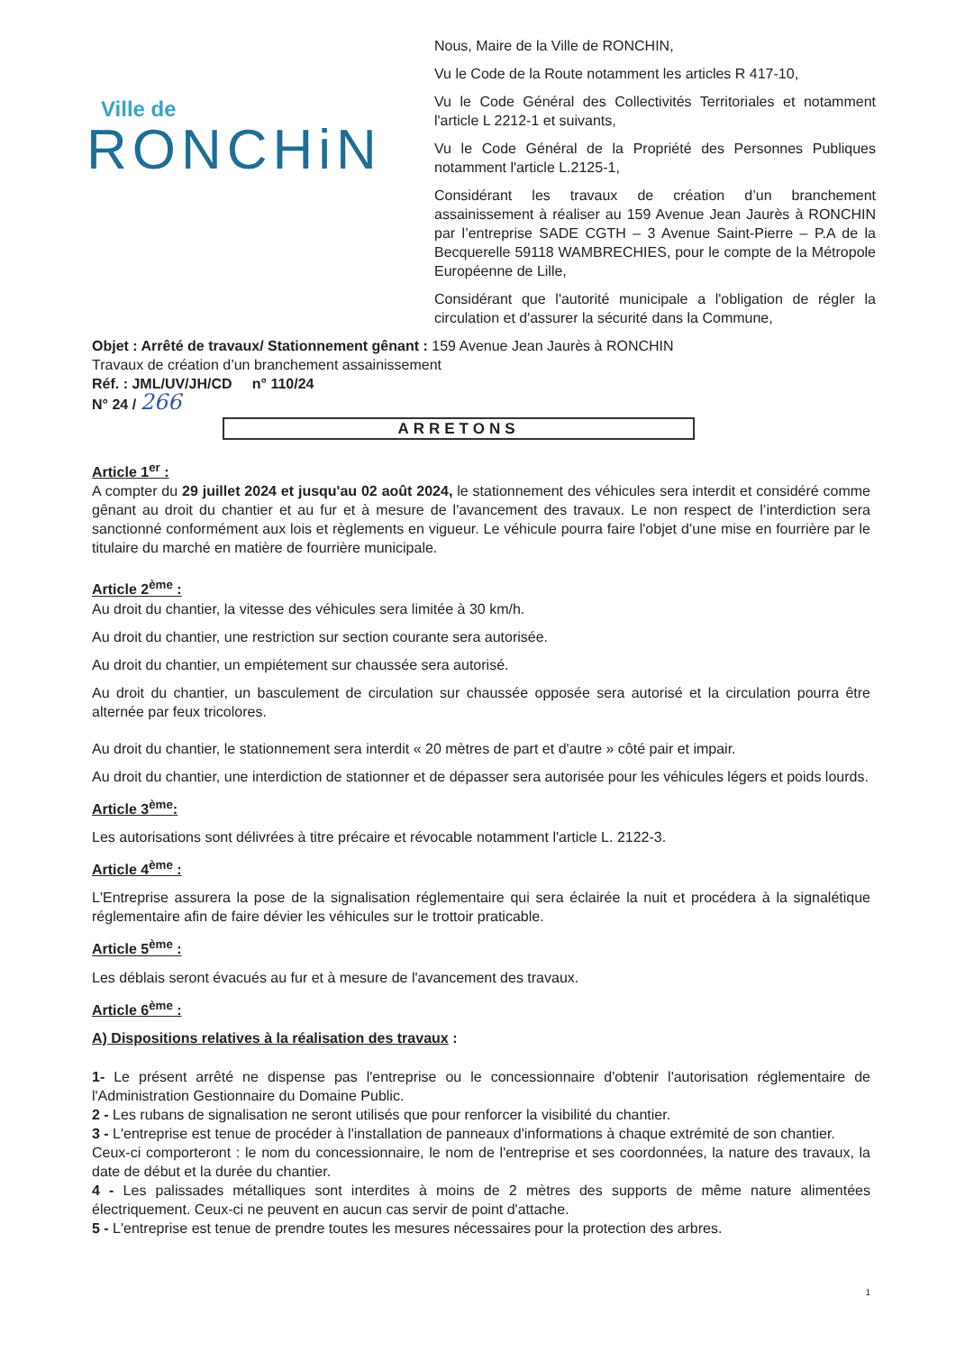Ville de
RONCHiN
Nous, Maire de la Ville de RONCHIN,
Vu le Code de la Route notamment les articles R 417-10,
Vu le Code Général des Collectivités Territoriales et notamment l'article L 2212-1 et suivants,
Vu le Code Général de la Propriété des Personnes Publiques notamment l'article L.2125-1,
Considérant les travaux de création d’un branchement assainissement à réaliser au 159 Avenue Jean Jaurès à RONCHIN par l’entreprise SADE CGTH – 3 Avenue Saint-Pierre – P.A de la Becquerelle 59118 WAMBRECHIES, pour le compte de la Métropole Européenne de Lille,
Considérant que l'autorité municipale a l'obligation de régler la circulation et d'assurer la sécurité dans la Commune,
Objet : Arrêté de travaux/ Stationnement gênant : 159 Avenue Jean Jaurès à RONCHIN
Travaux de création d’un branchement assainissement
Réf. : JML/UV/JH/CD n° 110/24
N° 24 / 266
ARRETONS
Article 1<sup>er</sup> :
A compter du 29 juillet 2024 et jusqu'au 02 août 2024, le stationnement des véhicules sera interdit et considéré comme gênant au droit du chantier et au fur et à mesure de l'avancement des travaux. Le non respect de l’interdiction sera sanctionné conformément aux lois et règlements en vigueur. Le véhicule pourra faire l'objet d’une mise en fourrière par le titulaire du marché en matière de fourrière municipale.
Article 2<sup>ème</sup> :
Au droit du chantier, la vitesse des véhicules sera limitée à 30 km/h.
Au droit du chantier, une restriction sur section courante sera autorisée.
Au droit du chantier, un empiétement sur chaussée sera autorisé.
Au droit du chantier, un basculement de circulation sur chaussée opposée sera autorisé et la circulation pourra être alternée par feux tricolores.
Au droit du chantier, le stationnement sera interdit « 20 mètres de part et d'autre » côté pair et impair.
Au droit du chantier, une interdiction de stationner et de dépasser sera autorisée pour les véhicules légers et poids lourds.
Article 3<sup>ème</sup>:
Les autorisations sont délivrées à titre précaire et révocable notamment l'article L. 2122-3.
Article 4<sup>ème</sup> :
L'Entreprise assurera la pose de la signalisation réglementaire qui sera éclairée la nuit et procédera à la signalétique réglementaire afin de faire dévier les véhicules sur le trottoir praticable.
Article 5<sup>ème</sup> :
Les déblais seront évacués au fur et à mesure de l'avancement des travaux.
Article 6<sup>ème</sup> :
A) Dispositions relatives à la réalisation des travaux :
1- Le présent arrêté ne dispense pas l'entreprise ou le concessionnaire d'obtenir l'autorisation réglementaire de l'Administration Gestionnaire du Domaine Public.
2 - Les rubans de signalisation ne seront utilisés que pour renforcer la visibilité du chantier.
3 - L'entreprise est tenue de procéder à l'installation de panneaux d'informations à chaque extrémité de son chantier.
Ceux-ci comporteront : le nom du concessionnaire, le nom de l'entreprise et ses coordonnées, la nature des travaux, la date de début et la durée du chantier.
4 - Les palissades métalliques sont interdites à moins de 2 mètres des supports de même nature alimentées électriquement. Ceux-ci ne peuvent en aucun cas servir de point d'attache.
5 - L'entreprise est tenue de prendre toutes les mesures nécessaires pour la protection des arbres.
1